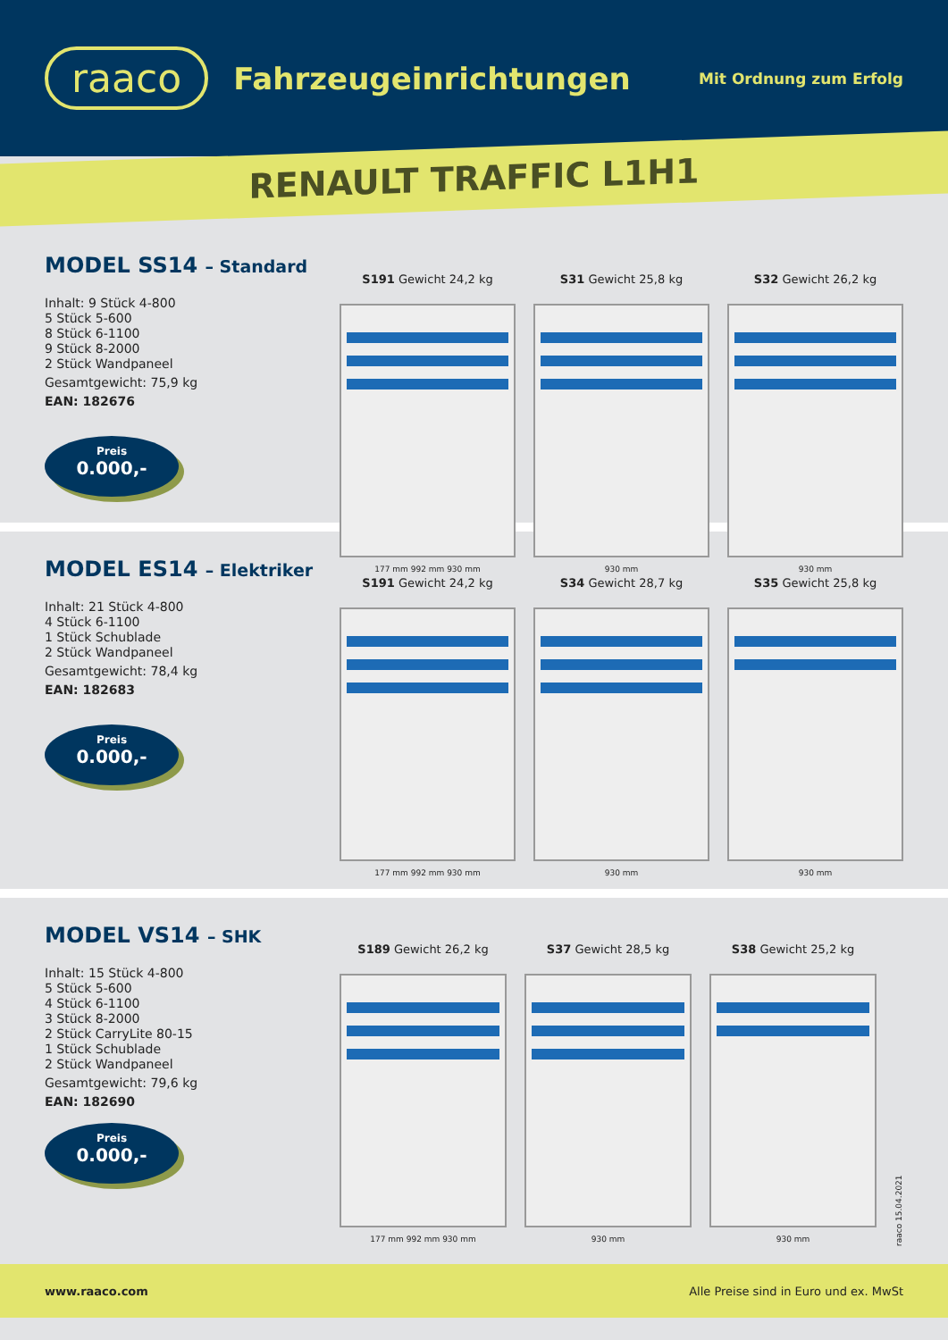raaco
Fahrzeugeinrichtungen
Mit Ordnung zum Erfolg
RENAULT TRAFFIC L1H1
MODEL SS14 – Standard
Inhalt: 9 Stück 4-800
5 Stück 5-600
8 Stück 6-1100
9 Stück 8-2000
2 Stück Wandpaneel
Gesamtgewicht: 75,9 kg
EAN: 182676
Preis
0.000,-
S191 Gewicht 24,2 kg
177 mm 992 mm 930 mm
S31 Gewicht 25,8 kg
930 mm
S32 Gewicht 26,2 kg
930 mm
MODEL ES14 – Elektriker
Inhalt: 21 Stück 4-800
4 Stück 6-1100
1 Stück Schublade
2 Stück Wandpaneel
Gesamtgewicht: 78,4 kg
EAN: 182683
Preis
0.000,-
S191 Gewicht 24,2 kg
177 mm 992 mm 930 mm
S34 Gewicht 28,7 kg
930 mm
S35 Gewicht 25,8 kg
930 mm
MODEL VS14 – SHK
Inhalt: 15 Stück 4-800
5 Stück 5-600
4 Stück 6-1100
3 Stück 8-2000
2 Stück CarryLite 80-15
1 Stück Schublade
2 Stück Wandpaneel
Gesamtgewicht: 79,6 kg
EAN: 182690
Preis
0.000,-
S189 Gewicht 26,2 kg
177 mm 992 mm 930 mm
S37 Gewicht 28,5 kg
930 mm
S38 Gewicht 25,2 kg
930 mm
raaco 15.04.2021
www.raaco.com Alle Preise sind in Euro und ex. MwSt